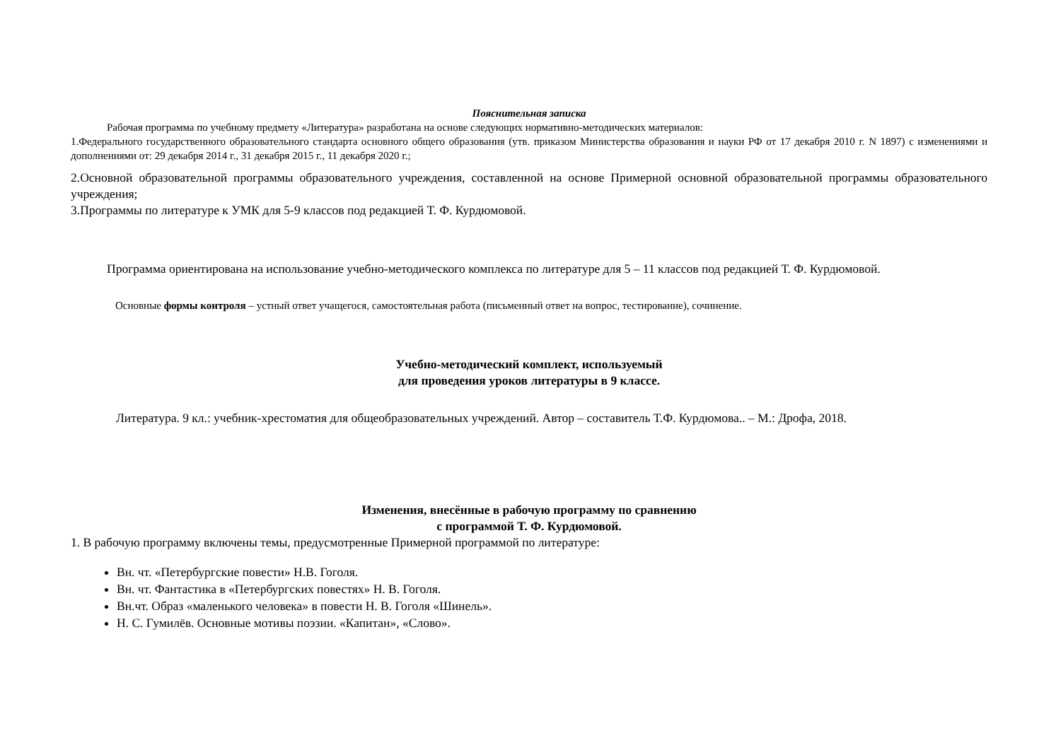Пояснительная записка
Рабочая программа по учебному предмету «Литература» разработана на основе следующих нормативно-методических материалов:
1.Федерального государственного образовательного стандарта основного общего образования (утв. приказом Министерства образования и науки РФ от 17 декабря 2010 г. N 1897) с изменениями и дополнениями от: 29 декабря 2014 г., 31 декабря 2015 г., 11 декабря 2020 г.;
2.Основной образовательной программы образовательного учреждения, составленной на основе Примерной основной образовательной программы образовательного учреждения;
3.Программы по литературе к УМК для 5-9 классов под редакцией Т. Ф. Курдюмовой.
Программа ориентирована на использование учебно-методического комплекса по литературе для 5 – 11 классов под редакцией Т. Ф. Курдюмовой.
Основные формы контроля – устный ответ учащегося, самостоятельная работа (письменный ответ на вопрос, тестирование), сочинение.
Учебно-методический комплект, используемый
для проведения уроков литературы в 9 классе.
Литература. 9 кл.: учебник-хрестоматия для общеобразовательных учреждений. Автор – составитель Т.Ф. Курдюмова.. – М.: Дрофа, 2018.
Изменения, внесённые в рабочую программу по сравнению
с программой Т. Ф. Курдюмовой.
1. В рабочую программу включены темы, предусмотренные Примерной программой по литературе:
Вн. чт. «Петербургские повести» Н.В. Гоголя.
Вн. чт. Фантастика в «Петербургских повестях» Н. В. Гоголя.
Вн.чт. Образ «маленького человека» в повести Н. В. Гоголя «Шинель».
Н. С. Гумилёв. Основные мотивы поэзии. «Капитан», «Слово».